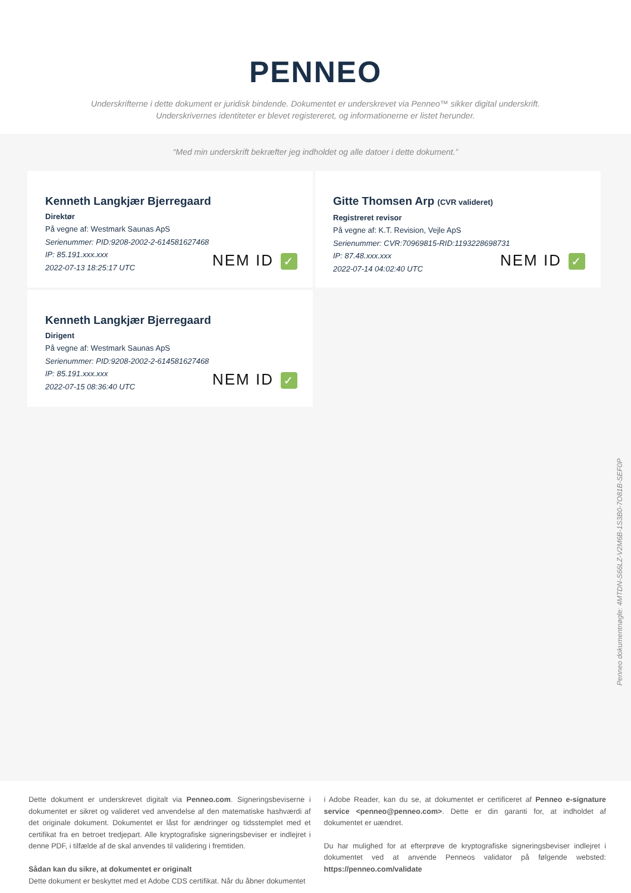PENNEO
Underskrifterne i dette dokument er juridisk bindende. Dokumentet er underskrevet via Penneo™ sikker digital underskrift.
Underskrivernes identiteter er blevet registereret, og informationerne er listet herunder.
“Med min underskrift bekræfter jeg indholdet og alle datoer i dette dokument.”
Kenneth Langkjær Bjerregaard
Direktør
På vegne af: Westmark Saunas ApS
Serienummer: PID:9208-2002-2-614581627468
IP: 85.191.xxx.xxx
2022-07-13 18:25:17 UTC
NEM ID ✓
Gitte Thomsen Arp (CVR valideret)
Registreret revisor
På vegne af: K.T. Revision, Vejle ApS
Serienummer: CVR:70969815-RID:1193228698731
IP: 87.48.xxx.xxx
2022-07-14 04:02:40 UTC
NEM ID ✓
Kenneth Langkjær Bjerregaard
Dirigent
På vegne af: Westmark Saunas ApS
Serienummer: PID:9208-2002-2-614581627468
IP: 85.191.xxx.xxx
2022-07-15 08:36:40 UTC
NEM ID ✓
Penneo dokumentnøgle: 4MTDN-S66LZ-V2M6B-1S3B0-7O81B-SEF0P
Dette dokument er underskrevet digitalt via Penneo.com. Signeringsbeviserne i dokumentet er sikret og valideret ved anvendelse af den matematiske hashværdi af det originale dokument. Dokumentet er låst for ændringer og tidsstemplet med et certifikat fra en betroet tredjepart. Alle kryptografiske signeringsbeviser er indlejret i denne PDF, i tilfælde af de skal anvendes til validering i fremtiden.
Sådan kan du sikre, at dokumentet er originalt
Dette dokument er beskyttet med et Adobe CDS certifikat. Når du åbner dokumentet
i Adobe Reader, kan du se, at dokumentet er certificeret af Penneo e-signature service <penneo@penneo.com>. Dette er din garanti for, at indholdet af dokumentet er uændret.
Du har mulighed for at efterprøve de kryptografiske signeringsbeviser indlejret i dokumentet ved at anvende Penneos validator på følgende websted: https://penneo.com/validate